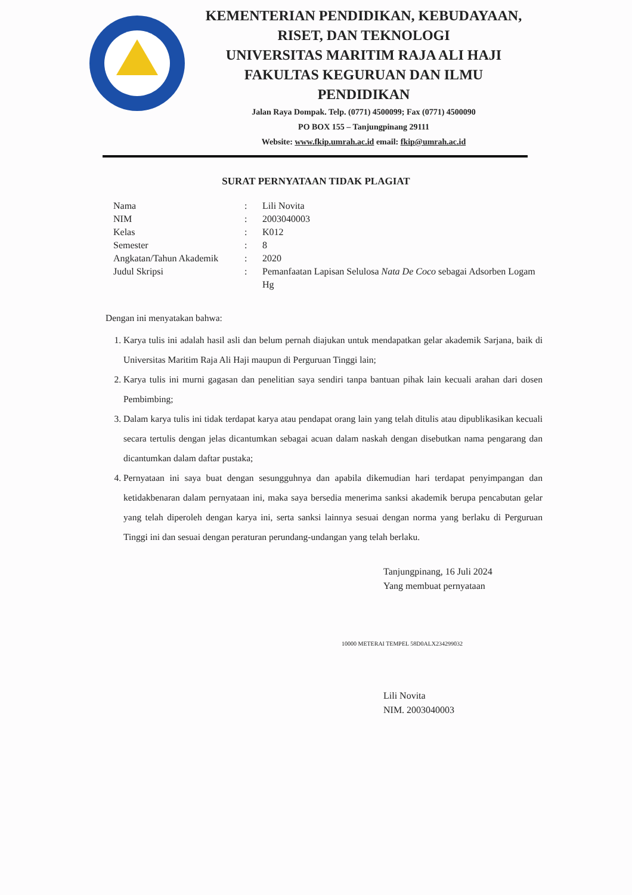KEMENTERIAN PENDIDIKAN, KEBUDAYAAN,
RISET, DAN TEKNOLOGI
UNIVERSITAS MARITIM RAJA ALI HAJI
FAKULTAS KEGURUAN DAN ILMU PENDIDIKAN
Jalan Raya Dompak. Telp. (0771) 4500099; Fax (0771) 4500090
PO BOX 155 – Tanjungpinang 29111
Website: www.fkip.umrah.ac.id email: fkip@umrah.ac.id
SURAT PERNYATAAN TIDAK PLAGIAT
Nama : Lili Novita
NIM : 2003040003
Kelas : K012
Semester : 8
Angkatan/Tahun Akademik
: 2020
Judul Skripsi : Pemanfaatan Lapisan Selulosa Nata De Coco sebagai Adsorben Logam Hg
Dengan ini menyatakan bahwa:
1. Karya tulis ini adalah hasil asli dan belum pernah diajukan untuk mendapatkan gelar akademik Sarjana, baik di Universitas Maritim Raja Ali Haji maupun di Perguruan Tinggi lain;
2. Karya tulis ini murni gagasan dan penelitian saya sendiri tanpa bantuan pihak lain kecuali arahan dari dosen Pembimbing;
3. Dalam karya tulis ini tidak terdapat karya atau pendapat orang lain yang telah ditulis atau dipublikasikan kecuali secara tertulis dengan jelas dicantumkan sebagai acuan dalam naskah dengan disebutkan nama pengarang dan dicantumkan dalam daftar pustaka;
4. Pernyataan ini saya buat dengan sesungguhnya dan apabila dikemudian hari terdapat penyimpangan dan ketidakbenaran dalam pernyataan ini, maka saya bersedia menerima sanksi akademik berupa pencabutan gelar yang telah diperoleh dengan karya ini, serta sanksi lainnya sesuai dengan norma yang berlaku di Perguruan Tinggi ini dan sesuai dengan peraturan perundang-undangan yang telah berlaku.
Tanjungpinang, 16 Juli 2024
Yang membuat pernyataan
10000 METERAI TEMPEL 58D0ALX234299032
Lili Novita
NIM. 2003040003